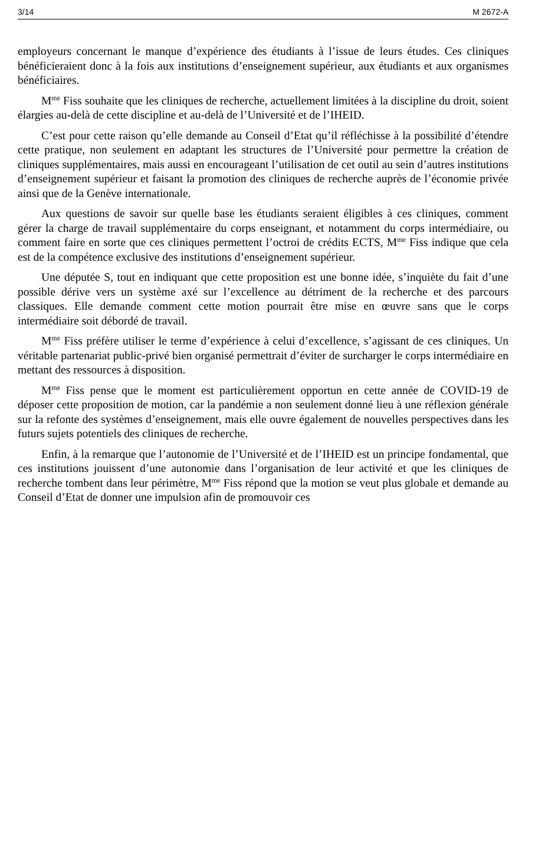3/14 M 2672-A
employeurs concernant le manque d’expérience des étudiants à l’issue de leurs études. Ces cliniques bénéficieraient donc à la fois aux institutions d’enseignement supérieur, aux étudiants et aux organismes bénéficiaires.
M<sup>me</sup> Fiss souhaite que les cliniques de recherche, actuellement limitées à la discipline du droit, soient élargies au-delà de cette discipline et au-delà de l’Université et de l’IHEID.
C’est pour cette raison qu’elle demande au Conseil d’Etat qu’il réfléchisse à la possibilité d’étendre cette pratique, non seulement en adaptant les structures de l’Université pour permettre la création de cliniques supplémentaires, mais aussi en encourageant l’utilisation de cet outil au sein d’autres institutions d’enseignement supérieur et faisant la promotion des cliniques de recherche auprès de l’économie privée ainsi que de la Genève internationale.
Aux questions de savoir sur quelle base les étudiants seraient éligibles à ces cliniques, comment gérer la charge de travail supplémentaire du corps enseignant, et notamment du corps intermédiaire, ou comment faire en sorte que ces cliniques permettent l’octroi de crédits ECTS, M<sup>me</sup> Fiss indique que cela est de la compétence exclusive des institutions d’enseignement supérieur.
Une députée S, tout en indiquant que cette proposition est une bonne idée, s’inquiète du fait d’une possible dérive vers un système axé sur l’excellence au détriment de la recherche et des parcours classiques. Elle demande comment cette motion pourrait être mise en œuvre sans que le corps intermédiaire soit débordé de travail.
M<sup>me</sup> Fiss préfère utiliser le terme d’expérience à celui d’excellence, s’agissant de ces cliniques. Un véritable partenariat public-privé bien organisé permettrait d’éviter de surcharger le corps intermédiaire en mettant des ressources à disposition.
M<sup>me</sup> Fiss pense que le moment est particulièrement opportun en cette année de COVID-19 de déposer cette proposition de motion, car la pandémie a non seulement donné lieu à une réflexion générale sur la refonte des systèmes d’enseignement, mais elle ouvre également de nouvelles perspectives dans les futurs sujets potentiels des cliniques de recherche.
Enfin, à la remarque que l’autonomie de l’Université et de l’IHEID est un principe fondamental, que ces institutions jouissent d’une autonomie dans l’organisation de leur activité et que les cliniques de recherche tombent dans leur périmètre, M<sup>me</sup> Fiss répond que la motion se veut plus globale et demande au Conseil d’Etat de donner une impulsion afin de promouvoir ces